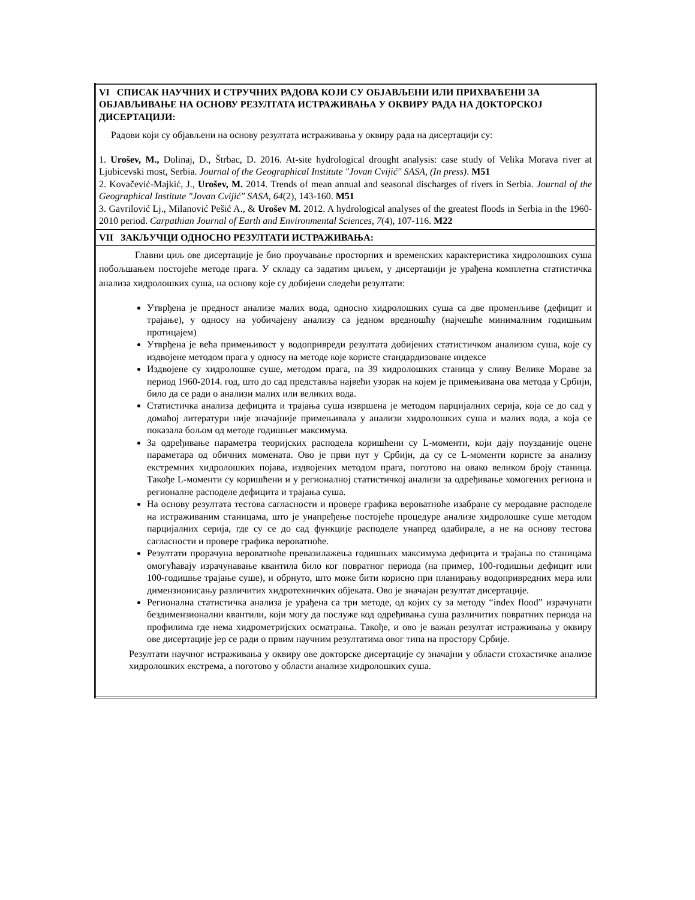| VI СПИСАК НАУЧНИХ И СТРУЧНИХ РАДОВА КОЈИ СУ ОБЈАВЉЕНИ ИЛИ ПРИХВАЋЕНИ ЗА ОБЈАВЉИВАЊЕ НА ОСНОВУ РЕЗУЛТАТА ИСТРАЖИВАЊА У ОКВИРУ РАДА НА ДОКТОРСКОЈ ДИСЕРТАЦИЈИ: Радови који су објављени на основу резултата истраживања у оквиру рада на дисертацији су: 1. Urošev, M., Dolinaj, D., Štrbac, D. 2016. At-site hydrological drought analysis: case study of Velika Morava river at Ljubicevski most, Serbia. Journal of the Geographical Institute "Jovan Cvijić" SASA, (In press) . M51 2. Kovačević-Majkić, J., Urošev, M. 2014. Trends of mean annual and seasonal discharges of rivers in Serbia. Journal of the Geographical Institute "Jovan Cvijić" SASA, 64 (2), 143-160. M51 3. Gavrilović Lj., Milanović Pešić A., & Urošev M. 2012. A hydrological analyses of the greatest floods in Serbia in the 1960-2010 period. Carpathian Journal of Earth and Environmental Sciences, 7 (4), 107-116. M22 |
| VII ЗАКЉУЧЦИ ОДНОСНО РЕЗУЛТАТИ ИСТРАЖИВАЊА: |
| Главни циљ ове дисертације је био проучавање просторних и временских карактеристика хидролошких суша побољшањем постојеће методе прага. У складу са задатим циљем, у дисертацији је урађена комплетна статистичка анализа хидролошких суша, на основу које су добијени следећи резултати: Утврђена је предност анализе малих вода, односно хидролошких суша са две променљиве (дефицит и трајање), у односу на уобичајену анализу са једном вредношћу (најчешће минималним годишњим протицајем) Утврђена је већа примењивост у водопривреди резултата добијених статистичком анализом суша, које су издвојене методом прага у односу на методе које користе стандардизоване индексе Издвојене су хидролошке суше, методом прага, на 39 хидролошких станица у сливу Велике Мораве за период 1960-2014. год, што до сад представља највећи узорак на којем је примењивана ова метода у Србији, било да се ради о анализи малих или великих вода. Статистичка анализа дефицита и трајања суша извршена је методом парцијалних серија, која се до сад у домаћој литератури није значајније примењивала у анализи хидролошких суша и малих вода, а која се показала бољом од методе годишњег максимума. За одређивање параметра теоријских расподела коришћени су L-моменти, који дају поузданије оцене параметара од обичних момената. Ово је први пут у Србији, да су се L-моменти користе за анализу екстремних хидролошких појава, издвојених методом прага, поготово на овако великом броју станица. Такође L-моменти су коришћени и у регионалној статистичкој анализи за одређивање хомогених региона и регионалне расподеле дефицита и трајања суша. На основу резултата тестова сагласности и провере графика вероватноће изабране су меродавне расподеле на истраживаним станицама, што је унапређење постојеће процедуре анализе хидролошке суше методом парцијалних серија, где су се до сад функције расподеле унапред одабирале, а не на основу тестова сагласности и провере графика вероватноће. Резултати прорачуна вероватноће превазилажења годишњих максимума дефицита и трајања по станицама омогућавају израчунавање квантила било ког повратног периода (на пример, 100-годишњи дефицит или 100-годишње трајање суше), и обрнуто, што може бити корисно при планирању водопривредних мера или димензионисању различитих хидротехничких објеката. Ово је значајан резултат дисертације. Регионална статистичка анализа је урађена са три методе, од којих су за методу “index flood” израчунати бездимензионални квантили, који могу да послуже код одређивања суша различитих повратних периода на профилима где нема хидрометријских осматрања. Такође, и ово је важан резултат истраживања у оквиру ове дисертације јер се ради о првим научним резултатима овог типа на простору Србије. Резултати научног истраживања у оквиру ове докторске дисертације су значајни у области стохастичке анализе хидролошких екстрема, а поготово у области анализе хидролошких суша. |